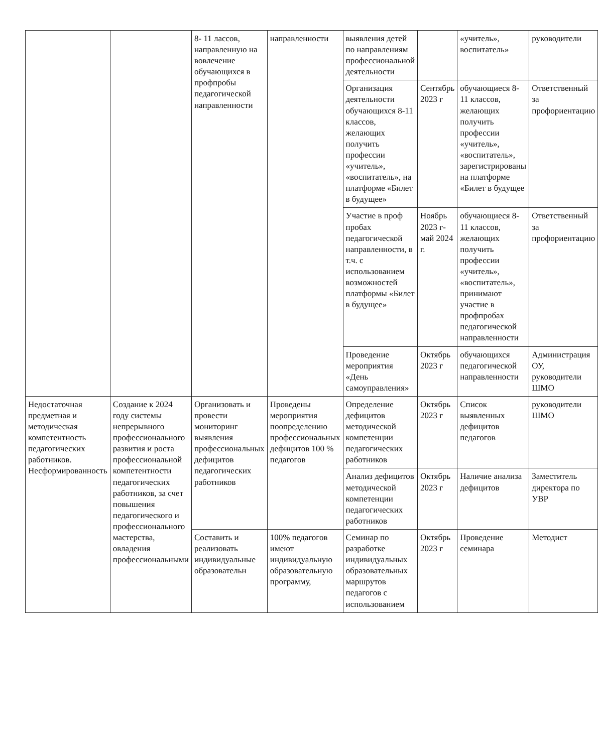| | | 8- 11 лассов, направленную на вовлечение обучающихся в профпробы педагогической направленности | направленности | выявления детей по направлениям профессиональной деятельности | | «учитель», воспитатель» | руководители |
| | | | | Организация деятельности обучающихся 8-11 классов, желающих получить профессии «учитель», «воспитатель», на платформе «Билет в будущее» | Сентябрь 2023 г | обучающиеся 8-11 классов, желающих получить профессии «учитель», «воспитатель», зарегистрированы на платформе «Билет в будущее | Ответственный за профориентацию |
| | | | | Участие в проф пробах педагогической направленности, в т.ч. с использованием возможностей платформы «Билет в будущее» | Ноябрь 2023 г- май 2024 г. | обучающиеся 8-11 классов, желающих получить профессии «учитель», «воспитатель», принимают участие в профпробах педагогической направленности | Ответственный за профориентацию |
| | | | | Проведение мероприятия «День самоуправления» | Октябрь 2023 г | обучающихся педагогической направленности | Администрация ОУ, руководители ШМО |
| Недостаточная предметная и методическая компетентность педагогических работников. Несформированность | Создание к 2024 году системы непрерывного профессионального развития и роста профессиональной компетентности педагогических работников, за счет повышения педагогического и профессионального мастерства, овладения профессиональными | Организовать и провести мониторинг выявления профессиональных дефицитов педагогических работников | Проведены мероприятия поопределению профессиональных дефицитов 100 % педагогов | Определение дефицитов методической компетенции педагогических работников | Октябрь 2023 г | Список выявленных дефицитов педагогов | руководители ШМО |
| | | | | Анализ дефицитов методической компетенции педагогических работников | Октябрь 2023 г | Наличие анализа дефицитов | Заместитель директора по УВР |
| | | Составить и реализовать индивидуальные образовательн | 100% педагогов имеют индивидуальную образовательную программу, | Семинар по разработке индивидуальных образовательных маршрутов педагогов с использованием | Октябрь 2023 г | Проведение семинара | Методист |